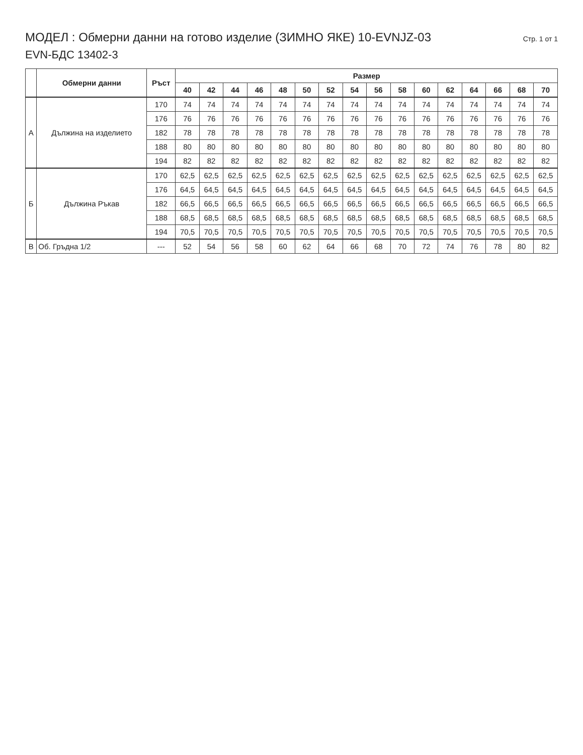МОДЕЛ : Обмерни данни на готово изделие (ЗИМНО ЯКЕ) 10-EVNJZ-03 Стр. 1 от 1
EVN-БДС 13402-3
| | Обмерни данни | Ръст | Размер | | | | | | | | | | | | | | | |
| --- | --- | --- | --- | --- | --- | --- | --- | --- | --- | --- | --- | --- | --- | --- | --- | --- | --- | --- |
| | | | 40 | 42 | 44 | 46 | 48 | 50 | 52 | 54 | 56 | 58 | 60 | 62 | 64 | 66 | 68 | 70 |
| А | Дължина на изделието | 170 | 74 | 74 | 74 | 74 | 74 | 74 | 74 | 74 | 74 | 74 | 74 | 74 | 74 | 74 | 74 | 74 |
| | | 176 | 76 | 76 | 76 | 76 | 76 | 76 | 76 | 76 | 76 | 76 | 76 | 76 | 76 | 76 | 76 | 76 |
| | | 182 | 78 | 78 | 78 | 78 | 78 | 78 | 78 | 78 | 78 | 78 | 78 | 78 | 78 | 78 | 78 | 78 |
| | | 188 | 80 | 80 | 80 | 80 | 80 | 80 | 80 | 80 | 80 | 80 | 80 | 80 | 80 | 80 | 80 | 80 |
| | | 194 | 82 | 82 | 82 | 82 | 82 | 82 | 82 | 82 | 82 | 82 | 82 | 82 | 82 | 82 | 82 | 82 |
| Б | Дължина Ръкав | 170 | 62,5 | 62,5 | 62,5 | 62,5 | 62,5 | 62,5 | 62,5 | 62,5 | 62,5 | 62,5 | 62,5 | 62,5 | 62,5 | 62,5 | 62,5 | 62,5 |
| | | 176 | 64,5 | 64,5 | 64,5 | 64,5 | 64,5 | 64,5 | 64,5 | 64,5 | 64,5 | 64,5 | 64,5 | 64,5 | 64,5 | 64,5 | 64,5 | 64,5 |
| | | 182 | 66,5 | 66,5 | 66,5 | 66,5 | 66,5 | 66,5 | 66,5 | 66,5 | 66,5 | 66,5 | 66,5 | 66,5 | 66,5 | 66,5 | 66,5 | 66,5 |
| | | 188 | 68,5 | 68,5 | 68,5 | 68,5 | 68,5 | 68,5 | 68,5 | 68,5 | 68,5 | 68,5 | 68,5 | 68,5 | 68,5 | 68,5 | 68,5 | 68,5 |
| | | 194 | 70,5 | 70,5 | 70,5 | 70,5 | 70,5 | 70,5 | 70,5 | 70,5 | 70,5 | 70,5 | 70,5 | 70,5 | 70,5 | 70,5 | 70,5 | 70,5 |
| В | Об. Гръдна 1/2 | --- | 52 | 54 | 56 | 58 | 60 | 62 | 64 | 66 | 68 | 70 | 72 | 74 | 76 | 78 | 80 | 82 |